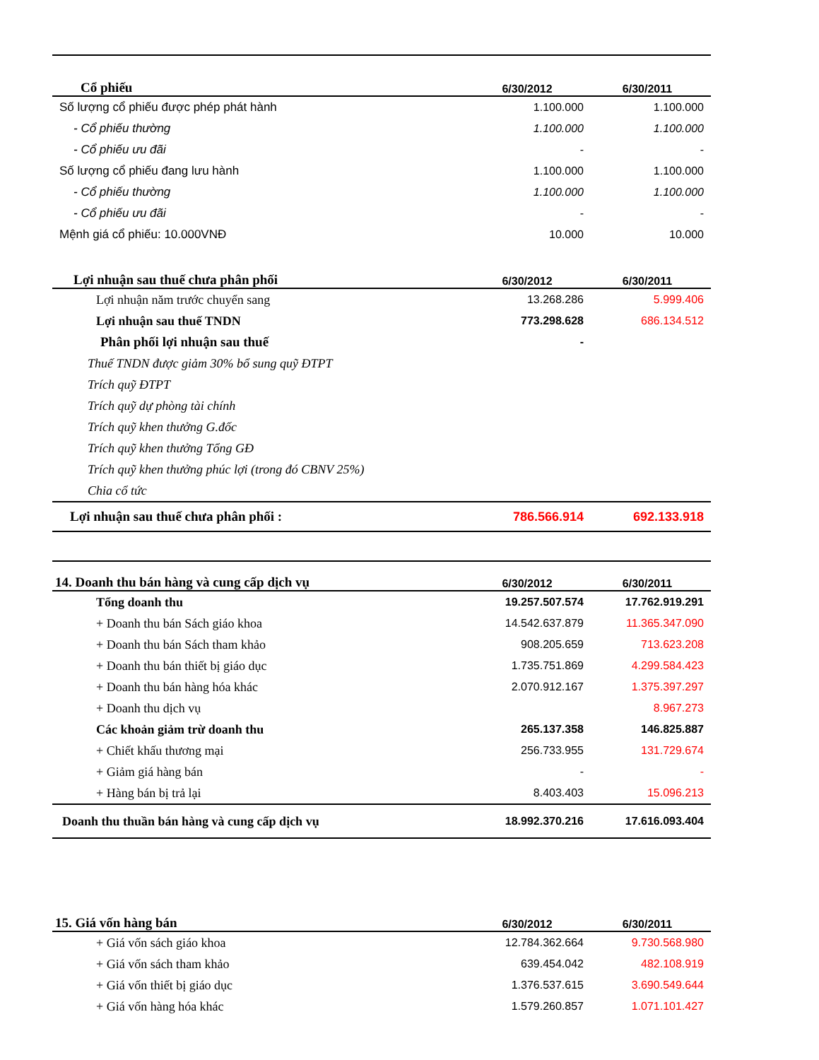| Cổ phiếu | 6/30/2012 | 6/30/2011 |
| --- | --- | --- |
| Số lượng cổ phiếu được phép phát hành | 1.100.000 | 1.100.000 |
| - Cổ phiếu thường | 1.100.000 | 1.100.000 |
| - Cổ phiếu ưu đãi | - | - |
| Số lượng cổ phiếu đang lưu hành | 1.100.000 | 1.100.000 |
| - Cổ phiếu thường | 1.100.000 | 1.100.000 |
| - Cổ phiếu ưu đãi | - | - |
| Mệnh giá cổ phiếu: 10.000VNĐ | 10.000 | 10.000 |
| Lợi nhuận sau thuế chưa phân phối | 6/30/2012 | 6/30/2011 |
| Lợi nhuận năm trước chuyển sang | 13.268.286 | 5.999.406 |
| Lợi nhuận sau thuế TNDN | 773.298.628 | 686.134.512 |
| Phân phối lợi nhuận sau thuế | - | |
| Thuế TNDN được giảm 30% bổ sung quỹ ĐTPT | | |
| Trích quỹ ĐTPT | | |
| Trích quỹ dự phòng tài chính | | |
| Trích quỹ khen thưởng G.đốc | | |
| Trích quỹ khen thưởng Tổng GĐ | | |
| Trích quỹ khen thưởng phúc lợi (trong đó CBNV 25%) | | |
| Chia cổ tức | | |
| Lợi nhuận sau thuế chưa phân phối : | 786.566.914 | 692.133.918 |
| 14. Doanh thu bán hàng và cung cấp dịch vụ | 6/30/2012 | 6/30/2011 |
| --- | --- | --- |
| Tổng doanh thu | 19.257.507.574 | 17.762.919.291 |
| + Doanh thu bán Sách giáo khoa | 14.542.637.879 | 11.365.347.090 |
| + Doanh thu bán Sách tham khảo | 908.205.659 | 713.623.208 |
| + Doanh thu bán thiết bị giáo dục | 1.735.751.869 | 4.299.584.423 |
| + Doanh thu bán hàng hóa khác | 2.070.912.167 | 1.375.397.297 |
| + Doanh thu dịch vụ | | 8.967.273 |
| Các khoản giảm trừ doanh thu | 265.137.358 | 146.825.887 |
| + Chiết khấu thương mại | 256.733.955 | 131.729.674 |
| + Giảm giá hàng bán | - | - |
| + Hàng bán bị trả lại | 8.403.403 | 15.096.213 |
| Doanh thu thuần bán hàng và cung cấp dịch vụ | 18.992.370.216 | 17.616.093.404 |
| 15. Giá vốn hàng bán | 6/30/2012 | 6/30/2011 |
| --- | --- | --- |
| + Giá vốn sách giáo khoa | 12.784.362.664 | 9.730.568.980 |
| + Giá vốn sách tham khảo | 639.454.042 | 482.108.919 |
| + Giá vốn thiết bị giáo dục | 1.376.537.615 | 3.690.549.644 |
| + Giá vốn hàng hóa khác | 1.579.260.857 | 1.071.101.427 |